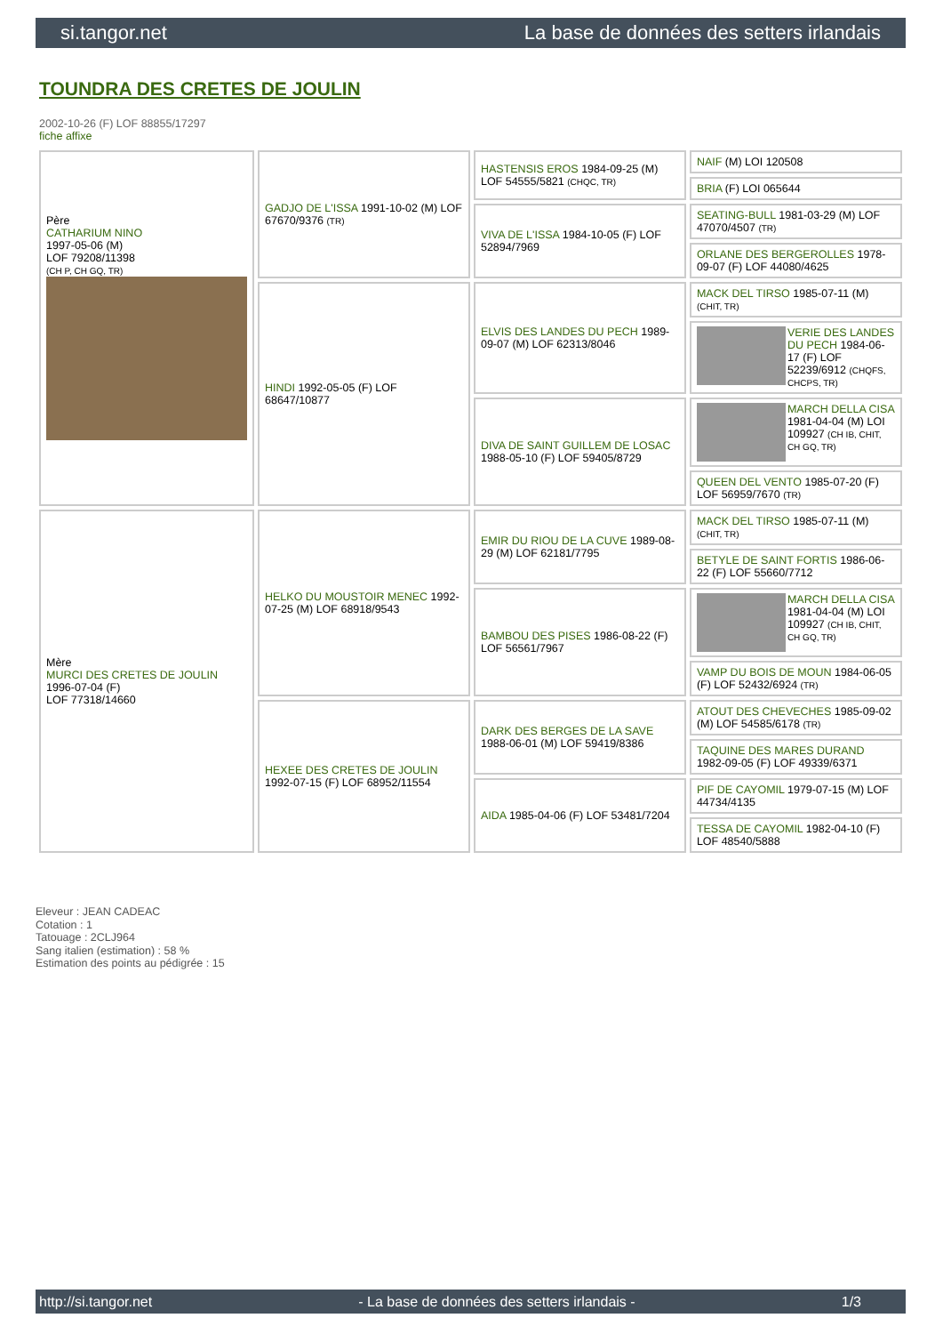si.tangor.net La base de données des setters irlandais
TOUNDRA DES CRETES DE JOULIN
2002-10-26 (F) LOF 88855/17297
fiche affixe
| Père CATHARIUM NINO 1997-05-06 (M) LOF 79208/11398 (CH P, CH GQ, TR) | GADJO DE L'ISSA 1991-10-02 (M) LOF 67670/9376 (TR) | HASTENSIS EROS 1984-09-25 (M) LOF 54555/5821 (CHQC, TR) | NAIF (M) LOI 120508 |
| | | | BRIA (F) LOI 065644 |
| | | VIVA DE L'ISSA 1984-10-05 (F) LOF 52894/7969 | SEATING-BULL 1981-03-29 (M) LOF 47070/4507 (TR) |
| | | | ORLANE DES BERGEROLLES 1978-09-07 (F) LOF 44080/4625 |
| | HINDI 1992-05-05 (F) LOF 68647/10877 | ELVIS DES LANDES DU PECH 1989-09-07 (M) LOF 62313/8046 | MACK DEL TIRSO 1985-07-11 (M) (CHIT, TR) |
| | | | VERIE DES LANDES DU PECH 1984-06-17 (F) LOF 52239/6912 (CHQFS, CHCPS, TR) |
| | | DIVA DE SAINT GUILLEM DE LOSAC 1988-05-10 (F) LOF 59405/8729 | MARCH DELLA CISA 1981-04-04 (M) LOI 109927 (CH IB, CHIT, CH GQ, TR) |
| | | | QUEEN DEL VENTO 1985-07-20 (F) LOF 56959/7670 (TR) |
| Mère MURCI DES CRETES DE JOULIN 1996-07-04 (F) LOF 77318/14660 | HELKO DU MOUSTOIR MENEC 1992-07-25 (M) LOF 68918/9543 | EMIR DU RIOU DE LA CUVE 1989-08-29 (M) LOF 62181/7795 | MACK DEL TIRSO 1985-07-11 (M) (CHIT, TR) |
| | | | BETYLE DE SAINT FORTIS 1986-06-22 (F) LOF 55660/7712 |
| | | BAMBOU DES PISES 1986-08-22 (F) LOF 56561/7967 | MARCH DELLA CISA 1981-04-04 (M) LOI 109927 (CH IB, CHIT, CH GQ, TR) |
| | | | VAMP DU BOIS DE MOUN 1984-06-05 (F) LOF 52432/6924 (TR) |
| | HEXEE DES CRETES DE JOULIN 1992-07-15 (F) LOF 68952/11554 | DARK DES BERGES DE LA SAVE 1988-06-01 (M) LOF 59419/8386 | ATOUT DES CHEVECHES 1985-09-02 (M) LOF 54585/6178 (TR) |
| | | | TAQUINE DES MARES DURAND 1982-09-05 (F) LOF 49339/6371 |
| | | AIDA 1985-04-06 (F) LOF 53481/7204 | PIF DE CAYOMIL 1979-07-15 (M) LOF 44734/4135 |
| | | | TESSA DE CAYOMIL 1982-04-10 (F) LOF 48540/5888 |
Eleveur : JEAN CADEAC
Cotation : 1
Tatouage : 2CLJ964
Sang italien (estimation) : 58 %
Estimation des points au pédigrée : 15
http://si.tangor.net - La base de données des setters irlandais - 1/3